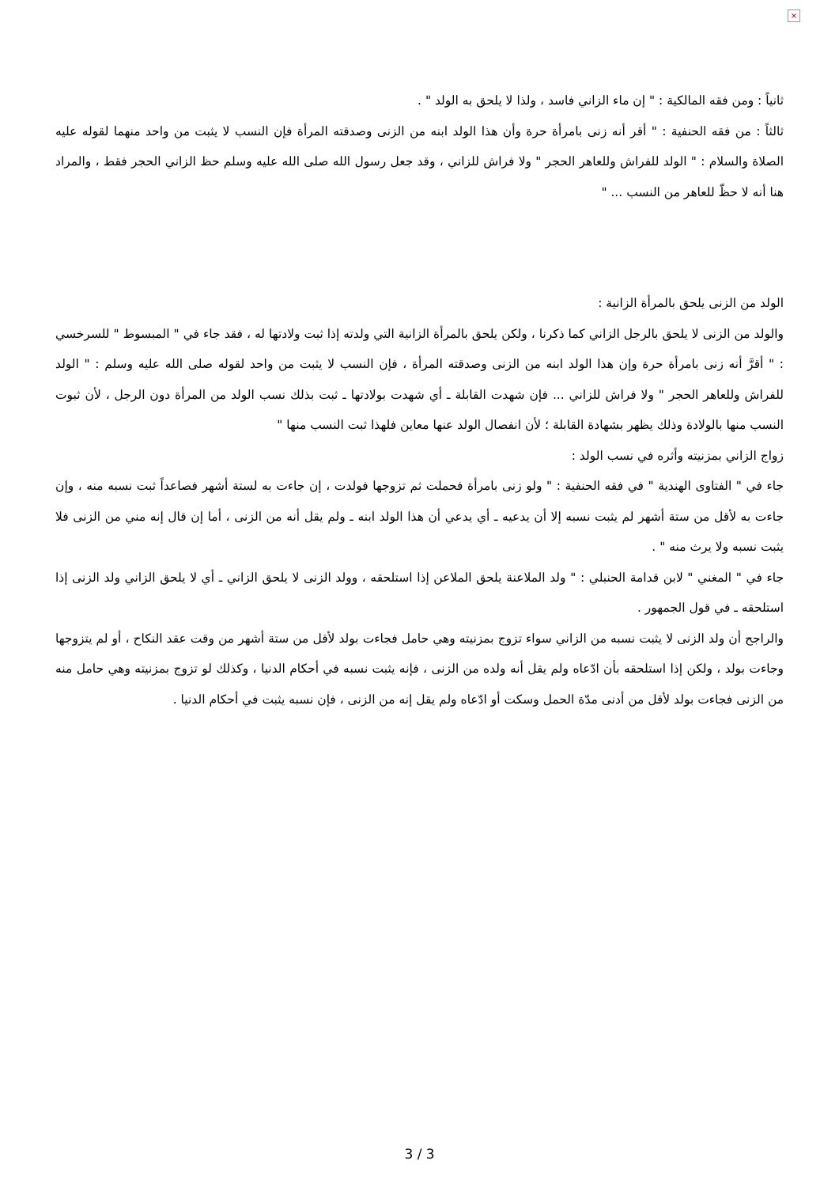×
ثانياً : ومن فقه المالكية : " إن ماء الزاني فاسد ، ولذا لا يلحق به الولد " .
ثالثاً : من فقه الحنفية : " أقر أنه زنى بامرأة حرة وأن هذا الولد ابنه من الزنى وصدقته المرأة فإن النسب لا يثبت من واحد منهما لقوله عليه الصلاة والسلام : " الولد للفراش وللعاهر الحجر " ولا فراش للزاني ، وقد جعل رسول الله صلى الله عليه وسلم حظ الزاني الحجر فقط ، والمراد هنا أنه لا حظّ للعاهر من النسب ... "
الولد من الزنى يلحق بالمرأة الزانية :
والولد من الزنى لا يلحق بالرجل الزاني كما ذكرنا ، ولكن يلحق بالمرأة الزانية التي ولدته إذا ثبت ولادتها له ، فقد جاء في " المبسوط " للسرخسي : " أقرَّ أنه زنى بامرأة حرة وإن هذا الولد ابنه من الزنى وصدقته المرأة ، فإن النسب لا يثبت من واحد لقوله صلى الله عليه وسلم : " الولد للفراش وللعاهر الحجر " ولا فراش للزاني ... فإن شهدت القابلة ـ أي شهدت بولادتها ـ ثبت بذلك نسب الولد من المرأة دون الرجل ، لأن ثبوت النسب منها بالولادة وذلك يظهر بشهادة القابلة ؛ لأن انفصال الولد عنها معاين فلهذا ثبت النسب منها "
زواج الزاني بمزنيته وأثره في نسب الولد :
جاء في " الفتاوى الهندية " في فقه الحنفية : " ولو زنى بامرأة فحملت ثم تزوجها فولدت ، إن جاءت به لستة أشهر فصاعداً ثبت نسبه منه ، وإن جاءت به لأقل من ستة أشهر لم يثبت نسبه إلا أن يدعيه ـ أي يدعي أن هذا الولد ابنه ـ ولم يقل أنه من الزنى ، أما إن قال إنه مني من الزنى فلا يثبت نسبه ولا يرث منه " .
جاء في " المغني " لابن قدامة الحنبلي : " ولد الملاعنة يلحق الملاعن إذا استلحقه ، وولد الزنى لا يلحق الزاني ـ أي لا يلحق الزاني ولد الزنى إذا استلحقه ـ في قول الجمهور .
والراجح أن ولد الزنى لا يثبت نسبه من الزاني سواء تزوج بمزنيته وهي حامل فجاءت بولد لأقل من ستة أشهر من وقت عقد النكاح ، أو لم يتزوجها وجاءت بولد ، ولكن إذا استلحقه بأن ادّعاه ولم يقل أنه ولده من الزنى ، فإنه يثبت نسبه في أحكام الدنيا ، وكذلك لو تزوج بمزنيته وهي حامل منه من الزنى فجاءت بولد لأقل من أدنى مدّة الحمل وسكت أو ادّعاه ولم يقل إنه من الزنى ، فإن نسبه يثبت في أحكام الدنيا .
3 / 3